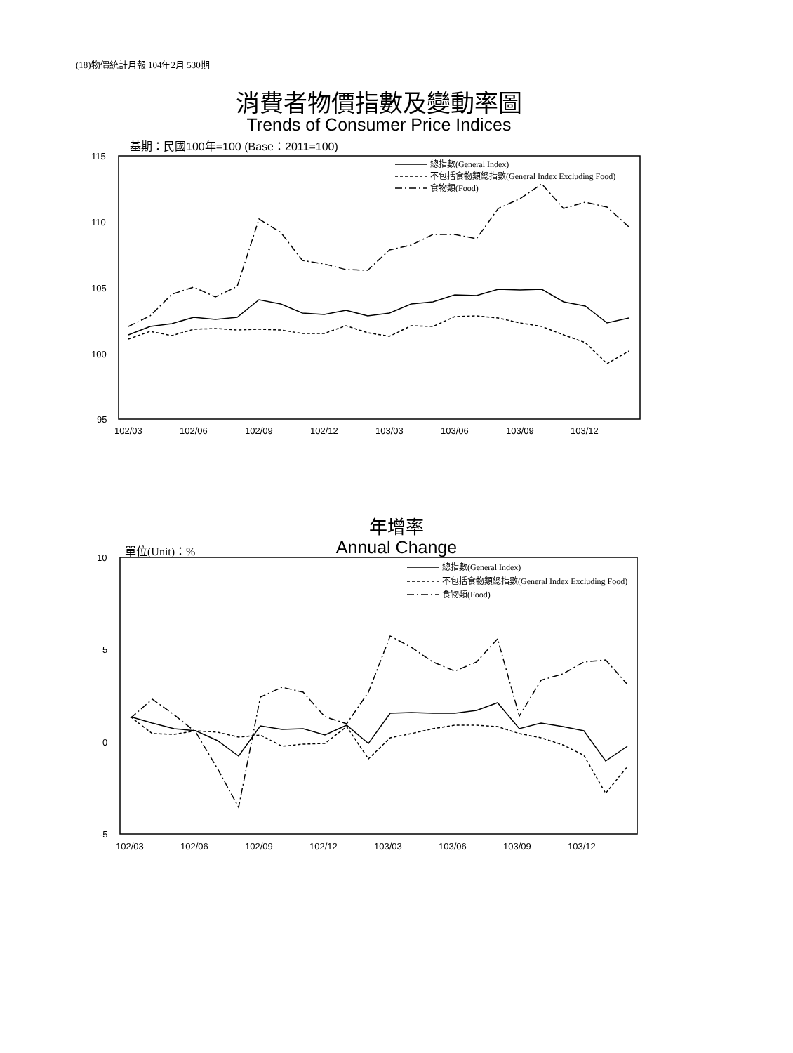(18)物價統計月報 104年2月 530期
消費者物價指數及變動率圖
Trends of Consumer Price Indices
基期：民國100年=100 (Base：2011=100)
年增率
Annual Change 單位(Unit)：%
115
110
105
100
95
102/03
102/06
102/09
102/12
103/03
103/06
103/09
103/12
總指數(General Index)
不包括食物類總指數(General Index Excluding Food)
食物類(Food)
10
5
0
-5
102/03
102/06
102/09
102/12
103/03
103/06
103/09
103/12
總指數(General Index)
不包括食物類總指數(General Index Excluding Food)
食物類(Food)